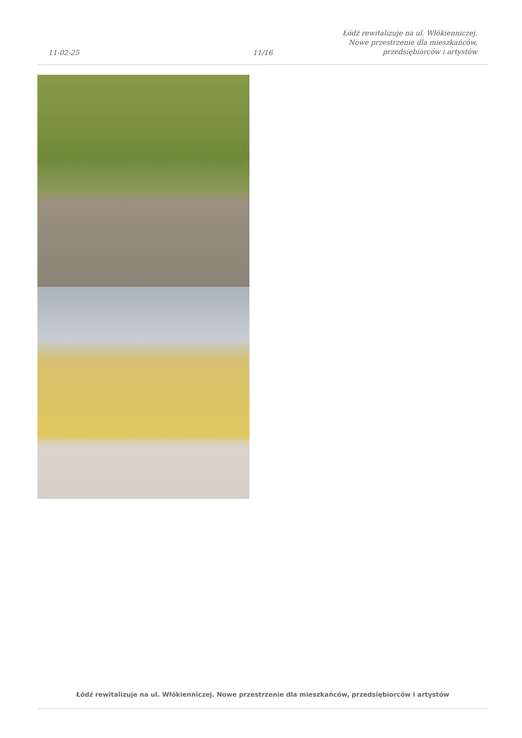11-02-25
11/16
Łódź rewitalizuje na ul. Włókienniczej.
Nowe przestrzenie dla mieszkańców,
przedsiębiorców i artystów
Łódź rewitalizuje na ul. Włókienniczej. Nowe przestrzenie dla mieszkańców, przedsiębiorców i artystów